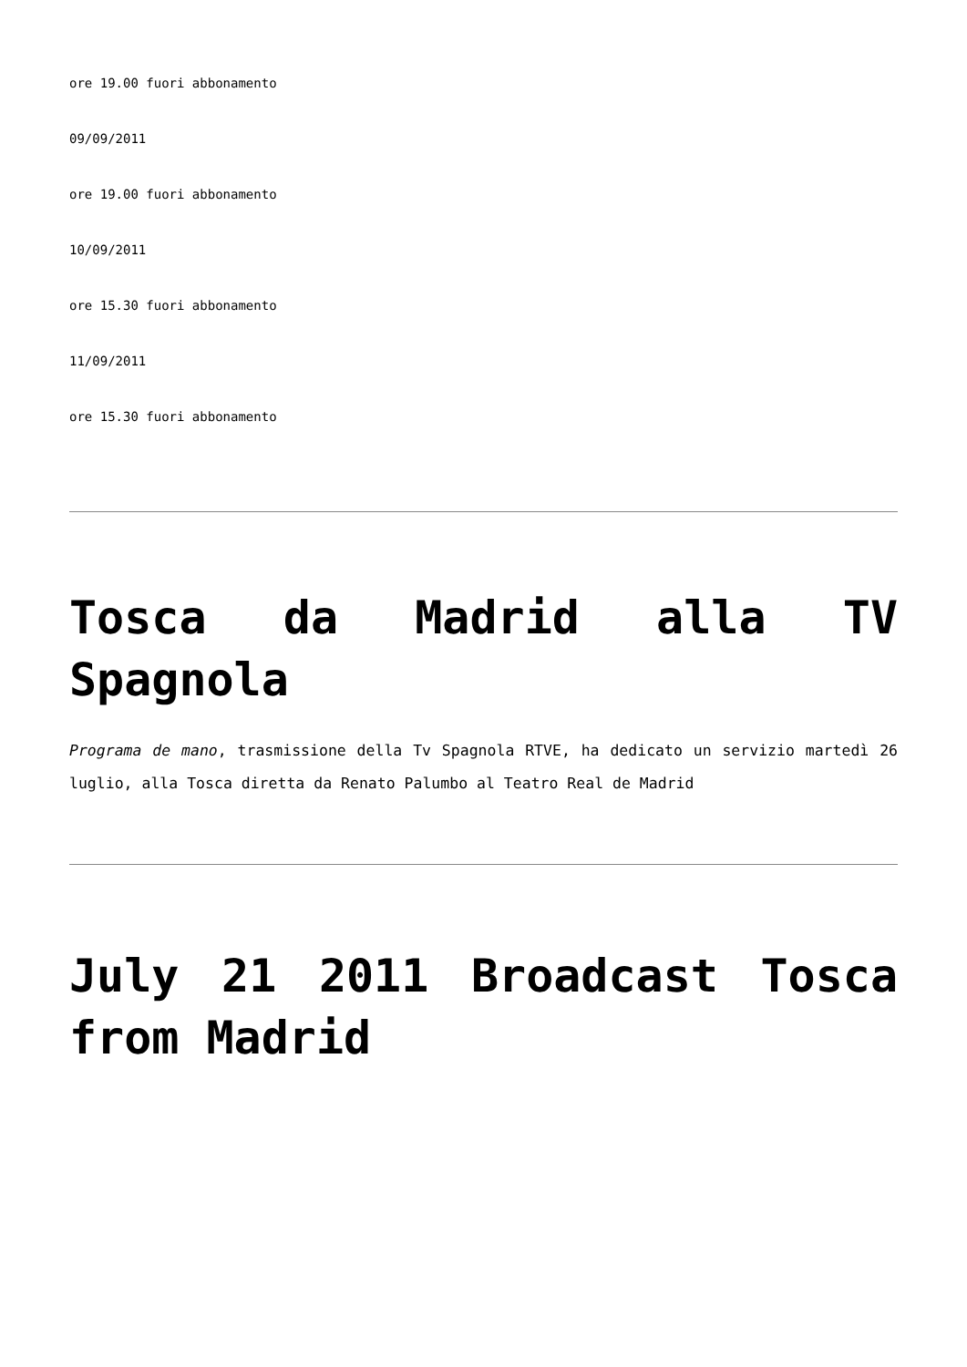ore 19.00 fuori abbonamento
09/09/2011
ore 19.00 fuori abbonamento
10/09/2011
ore 15.30 fuori abbonamento
11/09/2011
ore 15.30 fuori abbonamento
Tosca da Madrid alla TV Spagnola
Programa de mano, trasmissione della Tv Spagnola RTVE, ha dedicato un servizio martedì 26 luglio, alla Tosca diretta da Renato Palumbo al Teatro Real de Madrid
July 21 2011 Broadcast Tosca from Madrid